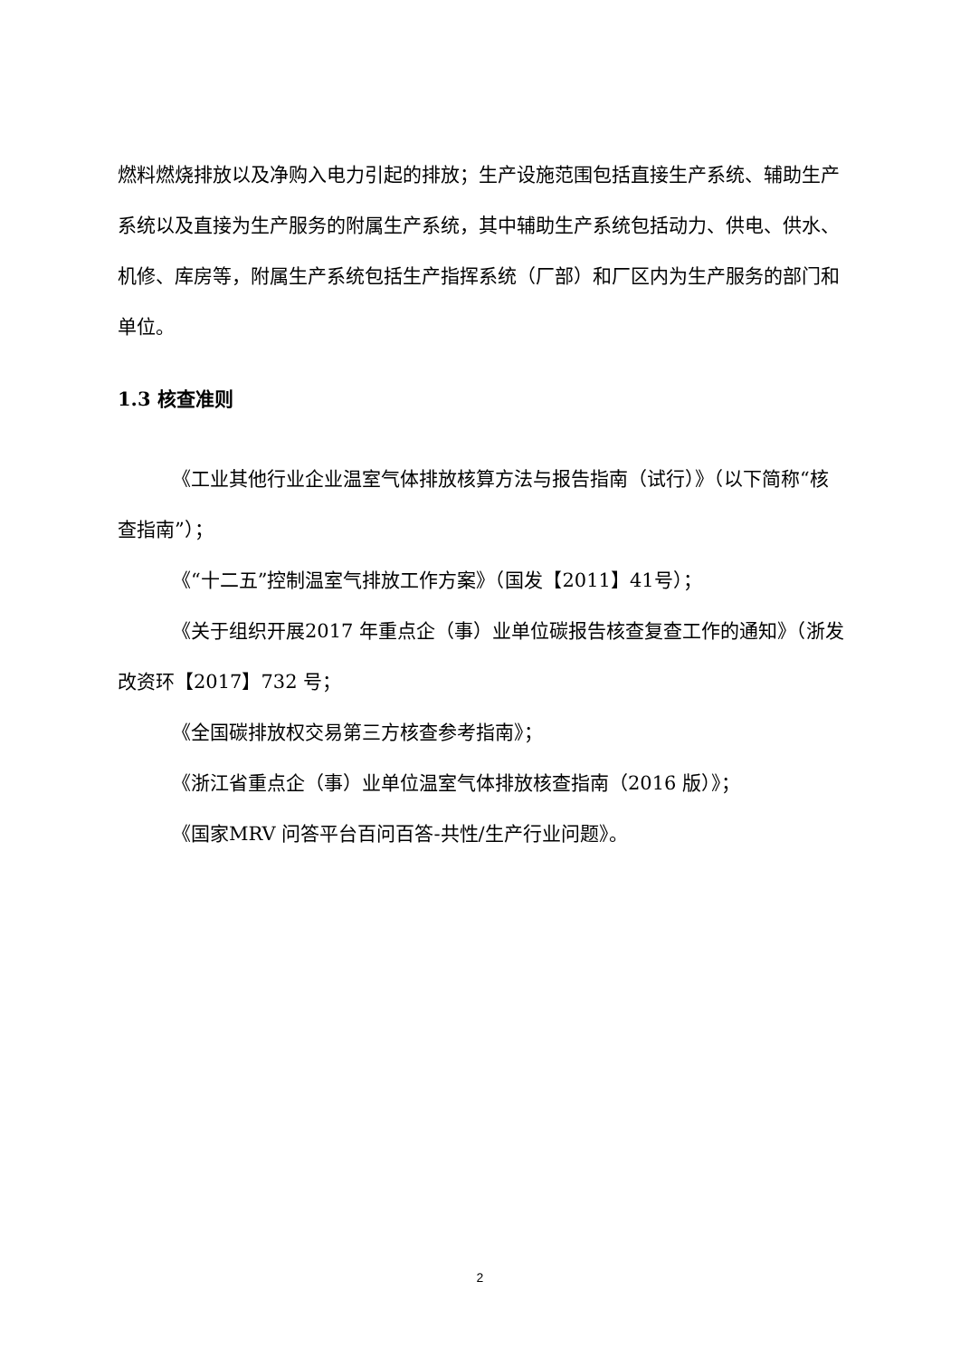燃料燃烧排放以及净购入电力引起的排放；生产设施范围包括直接生产系统、辅助生产系统以及直接为生产服务的附属生产系统，其中辅助生产系统包括动力、供电、供水、机修、库房等，附属生产系统包括生产指挥系统（厂部）和厂区内为生产服务的部门和单位。
1.3 核查准则
《工业其他行业企业温室气体排放核算方法与报告指南（试行）》（以下简称“核查指南”）；
《“十二五”控制温室气排放工作方案》（国发【2011】41号）；
《关于组织开展2017 年重点企（事）业单位碳报告核查复查工作的通知》（浙发改资环【2017】732 号；
《全国碳排放权交易第三方核查参考指南》；
《浙江省重点企（事）业单位温室气体排放核查指南（2016 版）》；
《国家MRV 问答平台百问百答-共性/生产行业问题》。
2